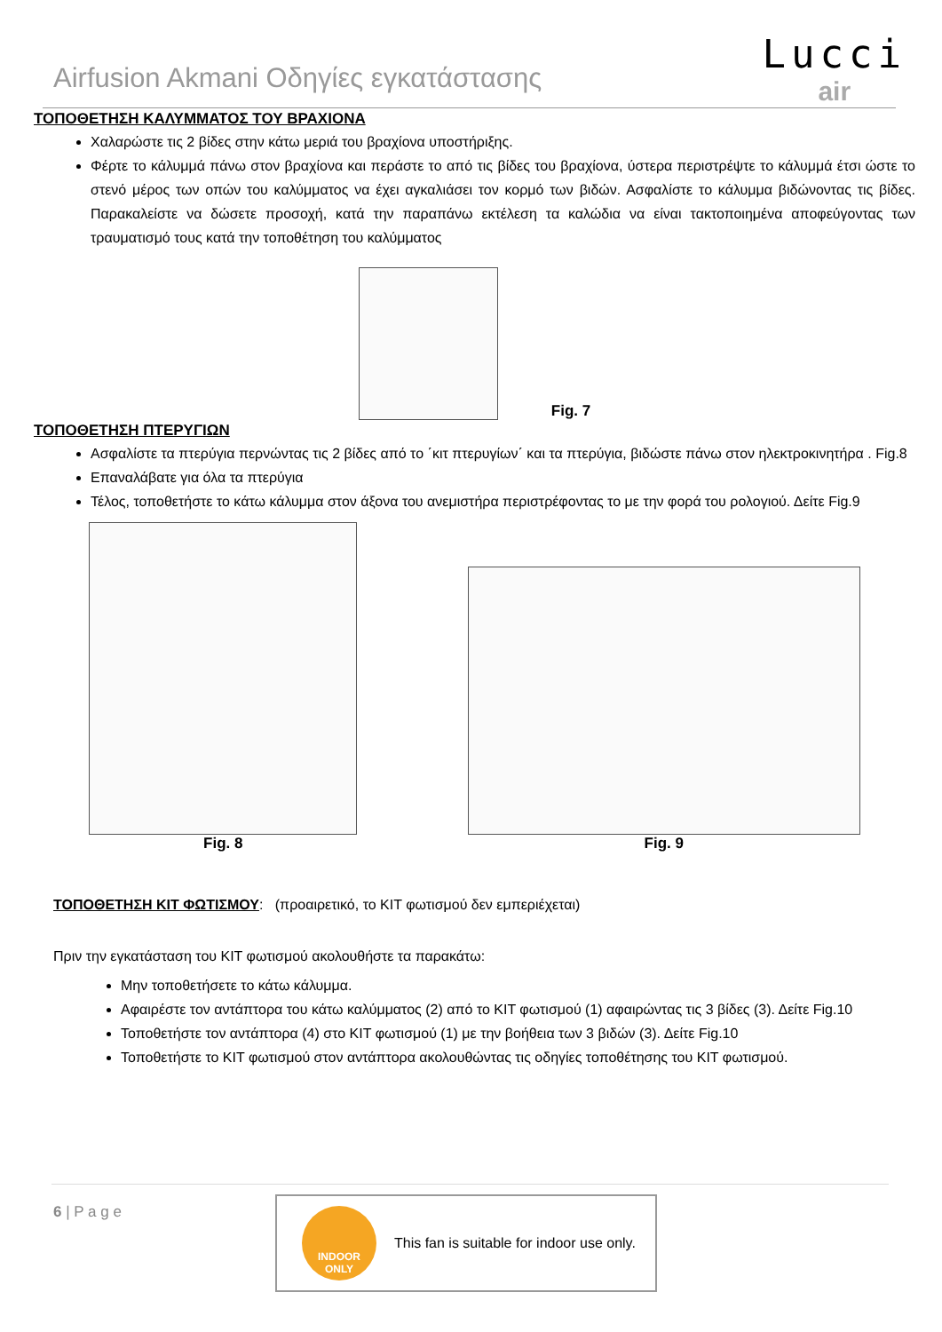Airfusion Akmani Οδηγίες εγκατάστασης
Lucci
air
ΤΟΠΟΘΕΤΗΣΗ ΚΑΛΥΜΜΑΤΟΣ ΤΟΥ ΒΡΑΧΙΟΝΑ
Χαλαρώστε τις 2 βίδες στην κάτω μεριά του βραχίονα υποστήριξης.
Φέρτε το κάλυμμά πάνω στον βραχίονα και περάστε το από τις βίδες του βραχίονα, ύστερα περιστρέψτε το κάλυμμά έτσι ώστε το στενό μέρος των οπών του καλύμματος να έχει αγκαλιάσει τον κορμό των βιδών. Ασφαλίστε το κάλυμμα βιδώνοντας τις βίδες. Παρακαλείστε να δώσετε προσοχή, κατά την παραπάνω εκτέλεση τα καλώδια να είναι τακτοποιημένα αποφεύγοντας των τραυματισμό τους κατά την τοποθέτηση του καλύμματος
Fig. 7
ΤΟΠΟΘΕΤΗΣΗ ΠΤΕΡΥΓΙΩΝ
Ασφαλίστε τα πτερύγια περνώντας τις 2 βίδες από το ΄κιτ πτερυγίων΄ και τα πτερύγια, βιδώστε πάνω στον ηλεκτροκινητήρα . Fig.8
Επαναλάβατε για όλα τα πτερύγια
Τέλος, τοποθετήστε το κάτω κάλυμμα στον άξονα του ανεμιστήρα περιστρέφοντας το με την φορά του ρολογιού. Δείτε Fig.9
Fig. 8 Fig. 9
ΤΟΠΟΘΕΤΗΣΗ ΚΙΤ ΦΩΤΙΣΜΟΥ: (προαιρετικό, το ΚΙΤ φωτισμού δεν εμπεριέχεται)
Πριν την εγκατάσταση του ΚΙΤ φωτισμού ακολουθήστε τα παρακάτω:
Μην τοποθετήσετε το κάτω κάλυμμα.
Αφαιρέστε τον αντάπτορα του κάτω καλύμματος (2) από το ΚΙΤ φωτισμού (1) αφαιρώντας τις 3 βίδες (3). Δείτε Fig.10
Τοποθετήστε τον αντάπτορα (4) στο ΚΙΤ φωτισμού (1) με την βοήθεια των 3 βιδών (3). Δείτε Fig.10
Τοποθετήστε το ΚΙΤ φωτισμού στον αντάπτορα ακολουθώντας τις οδηγίες τοποθέτησης του ΚΙΤ φωτισμού.
6 | P a g e
INDOOR
ONLY
This fan is suitable for indoor use only.